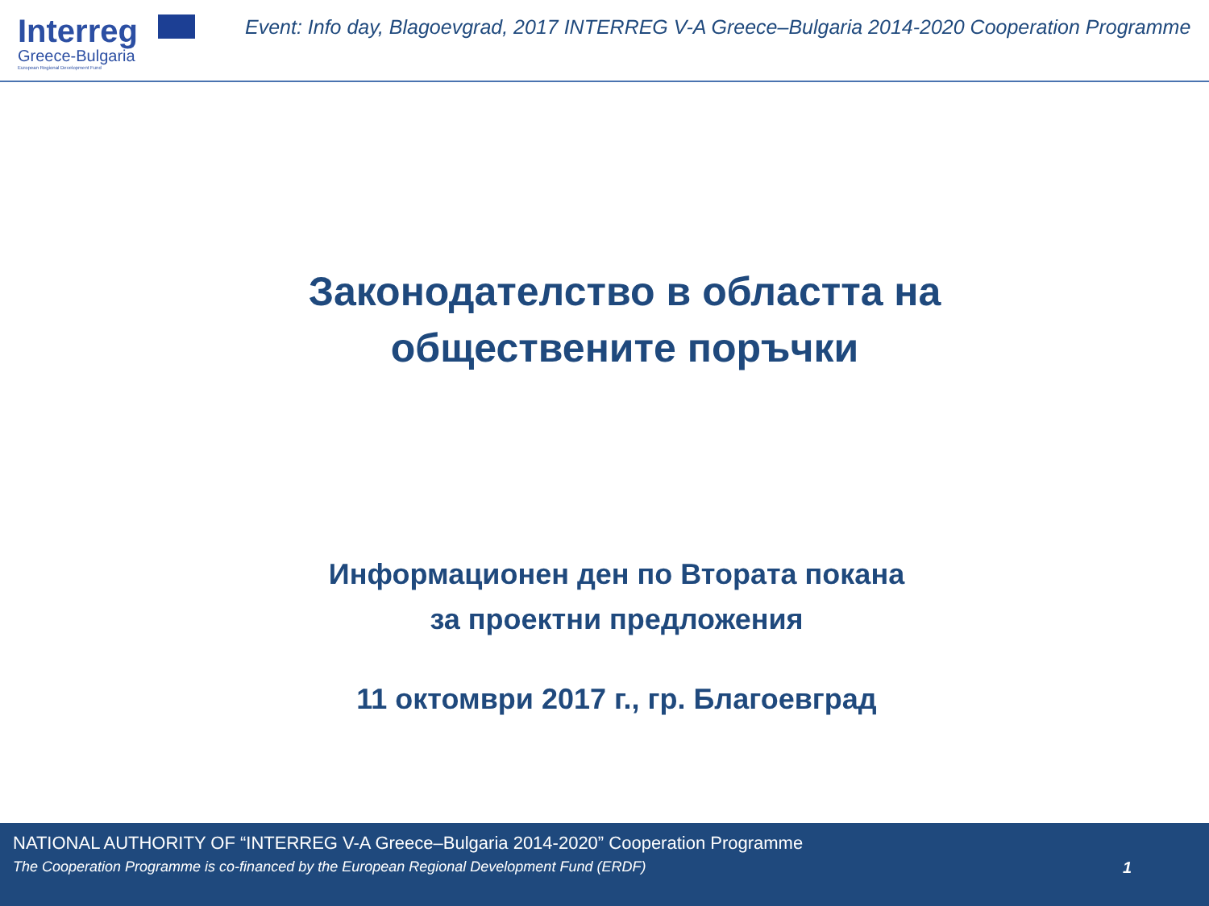Interreg
Greece-Bulgaria
European Regional Development Fund
Event: Info day, Blagoevgrad, 2017 INTERREG V-A Greece–Bulgaria 2014-2020 Cooperation Programme
Законодателство в областта на
обществените поръчки
Информационен ден по Втората покана
за проектни предложения
11 октомври 2017 г., гр. Благоевград
NATIONAL AUTHORITY OF “INTERREG V-A Greece–Bulgaria 2014-2020” Cooperation Programme
The Cooperation Programme is co-financed by the European Regional Development Fund (ERDF) 1